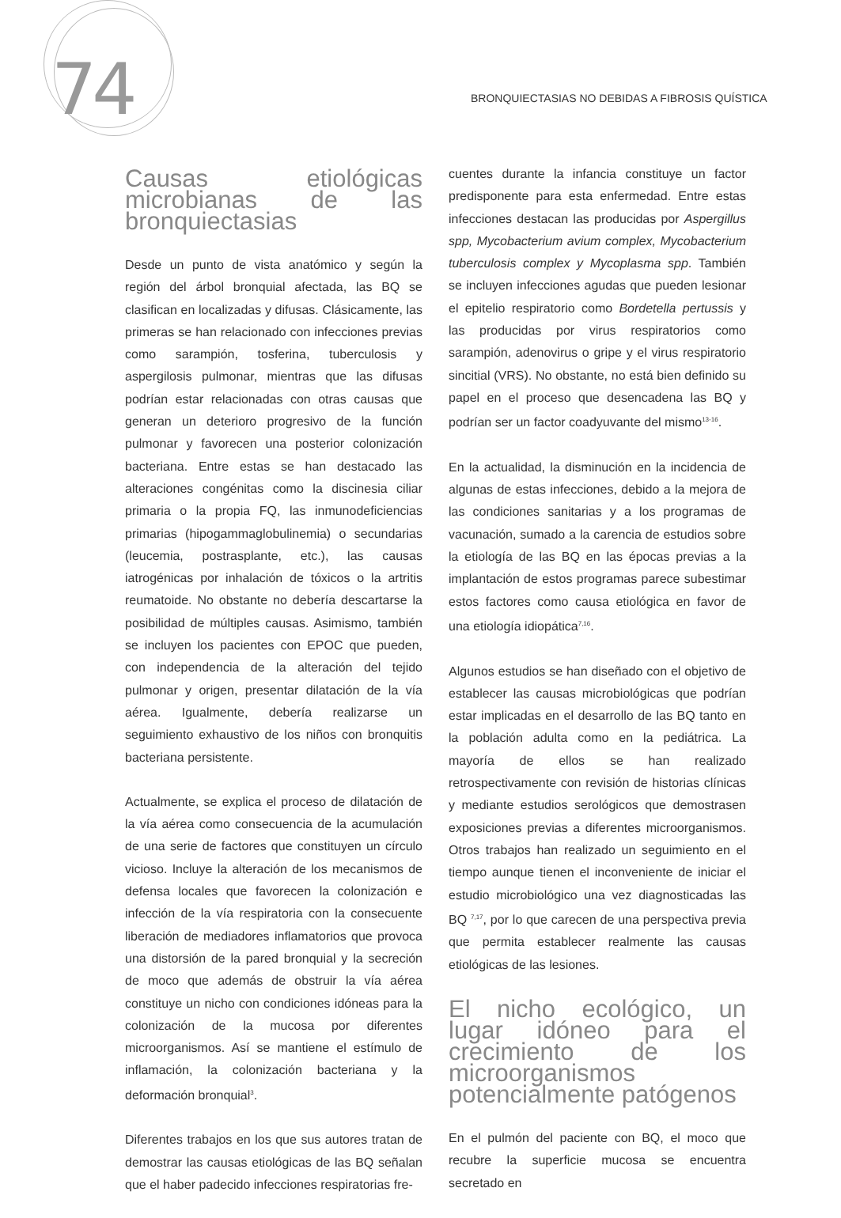74
BRONQUIECTASIAS NO DEBIDAS A FIBROSIS QUÍSTICA
Causas etiológicas microbianas de las bronquiectasias
Desde un punto de vista anatómico y según la región del árbol bronquial afectada, las BQ se clasifican en localizadas y difusas. Clásicamente, las primeras se han relacionado con infecciones previas como sarampión, tosferina, tuberculosis y aspergilosis pulmonar, mientras que las difusas podrían estar relacionadas con otras causas que generan un deterioro progresivo de la función pulmonar y favorecen una posterior colonización bacteriana. Entre estas se han destacado las alteraciones congénitas como la discinesia ciliar primaria o la propia FQ, las inmunodeficiencias primarias (hipogammaglobulinemia) o secundarias (leucemia, postrasplante, etc.), las causas iatrogénicas por inhalación de tóxicos o la artritis reumatoide. No obstante no debería descartarse la posibilidad de múltiples causas. Asimismo, también se incluyen los pacientes con EPOC que pueden, con independencia de la alteración del tejido pulmonar y origen, presentar dilatación de la vía aérea. Igualmente, debería realizarse un seguimiento exhaustivo de los niños con bronquitis bacteriana persistente.
Actualmente, se explica el proceso de dilatación de la vía aérea como consecuencia de la acumulación de una serie de factores que constituyen un círculo vicioso. Incluye la alteración de los mecanismos de defensa locales que favorecen la colonización e infección de la vía respiratoria con la consecuente liberación de mediadores inflamatorios que provoca una distorsión de la pared bronquial y la secreción de moco que además de obstruir la vía aérea constituye un nicho con condiciones idóneas para la colonización de la mucosa por diferentes microorganismos. Así se mantiene el estímulo de inflamación, la colonización bacteriana y la deformación bronquial<sup>3</sup>.
Diferentes trabajos en los que sus autores tratan de demostrar las causas etiológicas de las BQ señalan que el haber padecido infecciones respiratorias fre-
cuentes durante la infancia constituye un factor predisponente para esta enfermedad. Entre estas infecciones destacan las producidas por Aspergillus spp, Mycobacterium avium complex, Mycobacterium tuberculosis complex y Mycoplasma spp. También se incluyen infecciones agudas que pueden lesionar el epitelio respiratorio como Bordetella pertussis y las producidas por virus respiratorios como sarampión, adenovirus o gripe y el virus respiratorio sincitial (VRS). No obstante, no está bien definido su papel en el proceso que desencadena las BQ y podrían ser un factor coadyuvante del mismo<sup>13-16</sup>.
En la actualidad, la disminución en la incidencia de algunas de estas infecciones, debido a la mejora de las condiciones sanitarias y a los programas de vacunación, sumado a la carencia de estudios sobre la etiología de las BQ en las épocas previas a la implantación de estos programas parece subestimar estos factores como causa etiológica en favor de una etiología idiopática<sup>7,16</sup>.
Algunos estudios se han diseñado con el objetivo de establecer las causas microbiológicas que podrían estar implicadas en el desarrollo de las BQ tanto en la población adulta como en la pediátrica. La mayoría de ellos se han realizado retrospectivamente con revisión de historias clínicas y mediante estudios serológicos que demostrasen exposiciones previas a diferentes microorganismos. Otros trabajos han realizado un seguimiento en el tiempo aunque tienen el inconveniente de iniciar el estudio microbiológico una vez diagnosticadas las BQ <sup>7,17</sup>, por lo que carecen de una perspectiva previa que permita establecer realmente las causas etiológicas de las lesiones.
El nicho ecológico, un lugar idóneo para el crecimiento de los microorganismos potencialmente patógenos
En el pulmón del paciente con BQ, el moco que recubre la superficie mucosa se encuentra secretado en